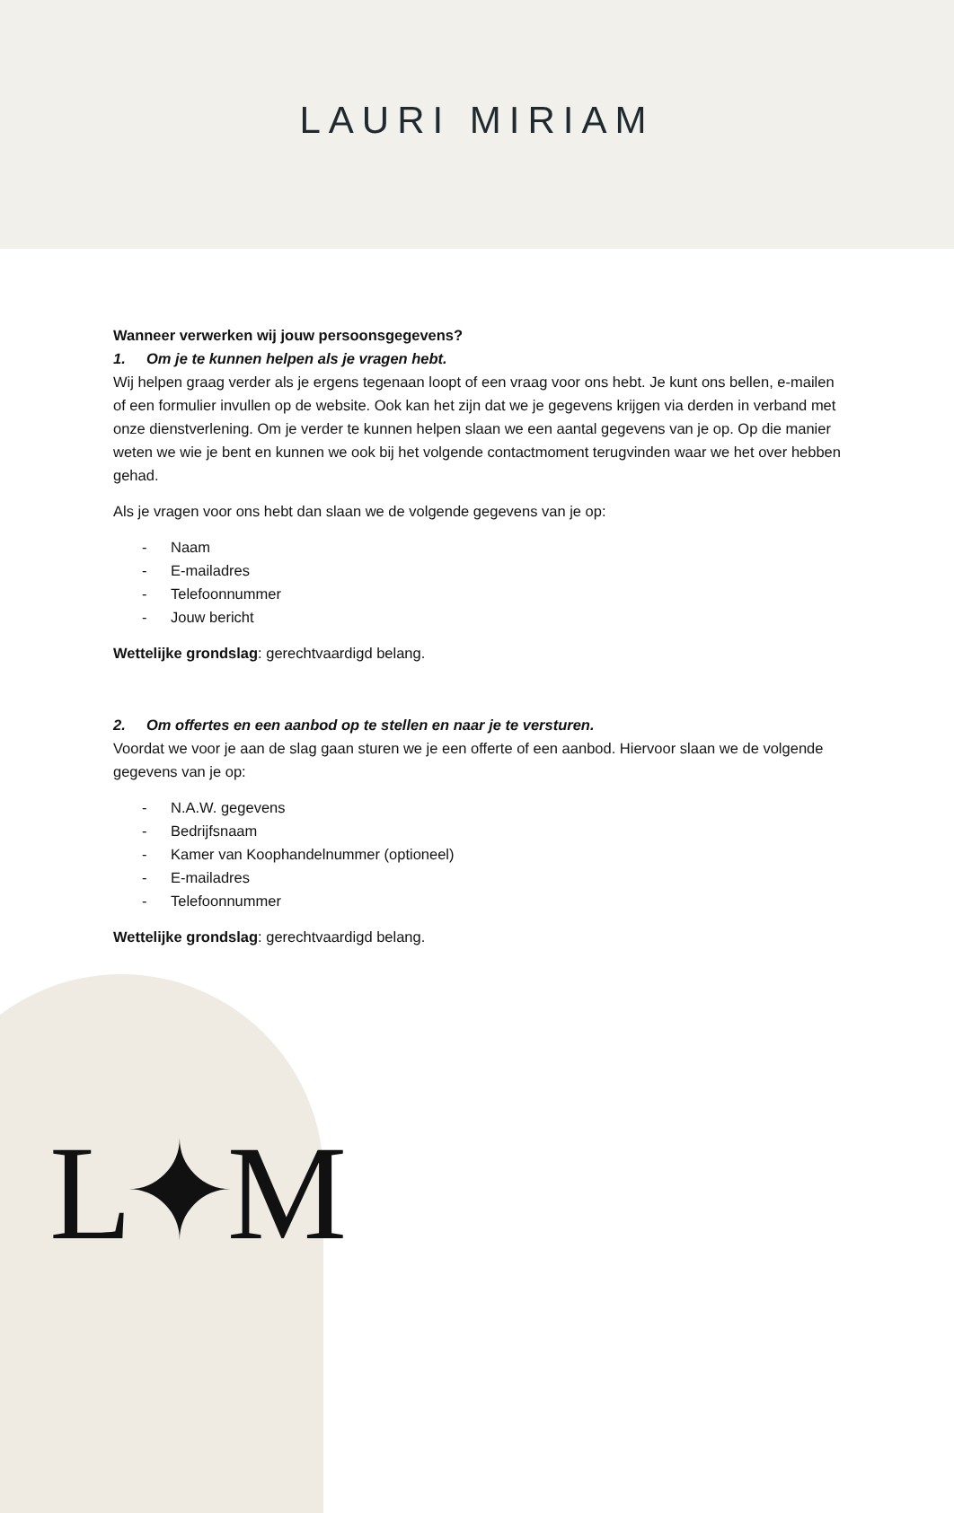LAURI MIRIAM
L✦M
Wanneer verwerken wij jouw persoonsgegevens?
1. Om je te kunnen helpen als je vragen hebt.
Wij helpen graag verder als je ergens tegenaan loopt of een vraag voor ons hebt. Je kunt ons bellen, e-mailen of een formulier invullen op de website. Ook kan het zijn dat we je gegevens krijgen via derden in verband met onze dienstverlening. Om je verder te kunnen helpen slaan we een aantal gegevens van je op. Op die manier weten we wie je bent en kunnen we ook bij het volgende contactmoment terugvinden waar we het over hebben gehad.
Als je vragen voor ons hebt dan slaan we de volgende gegevens van je op:
- Naam
- E-mailadres
- Telefoonnummer
- Jouw bericht
Wettelijke grondslag: gerechtvaardigd belang.
2. Om offertes en een aanbod op te stellen en naar je te versturen.
Voordat we voor je aan de slag gaan sturen we je een offerte of een aanbod. Hiervoor slaan we de volgende gegevens van je op:
- N.A.W. gegevens
- Bedrijfsnaam
- Kamer van Koophandelnummer (optioneel)
- E-mailadres
- Telefoonnummer
Wettelijke grondslag: gerechtvaardigd belang.